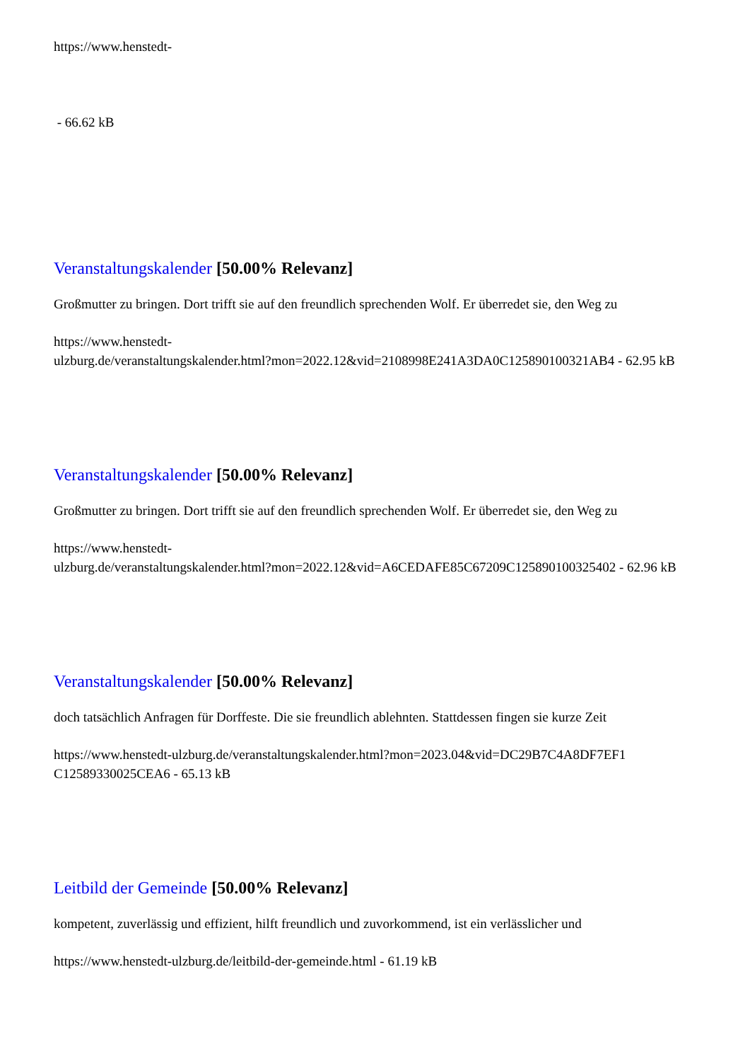https://www.henstedt-
- 66.62 kB
Veranstaltungskalender [50.00% Relevanz]
Großmutter zu bringen. Dort trifft sie auf den freundlich sprechenden Wolf. Er überredet sie, den Weg zu
https://www.henstedt-
ulzburg.de/veranstaltungskalender.html?mon=2022.12&vid=2108998E241A3DA0C125890100321AB4 - 62.95 kB
Veranstaltungskalender [50.00% Relevanz]
Großmutter zu bringen. Dort trifft sie auf den freundlich sprechenden Wolf. Er überredet sie, den Weg zu
https://www.henstedt-
ulzburg.de/veranstaltungskalender.html?mon=2022.12&vid=A6CEDAFE85C67209C125890100325402 - 62.96 kB
Veranstaltungskalender [50.00% Relevanz]
doch tatsächlich Anfragen für Dorffeste. Die sie freundlich ablehnten. Stattdessen fingen sie kurze Zeit
https://www.henstedt-ulzburg.de/veranstaltungskalender.html?mon=2023.04&vid=DC29B7C4A8DF7EF1 C12589330025CEA6 - 65.13 kB
Leitbild der Gemeinde [50.00% Relevanz]
kompetent, zuverlässig und effizient, hilft freundlich und zuvorkommend, ist ein verlässlicher und
https://www.henstedt-ulzburg.de/leitbild-der-gemeinde.html - 61.19 kB